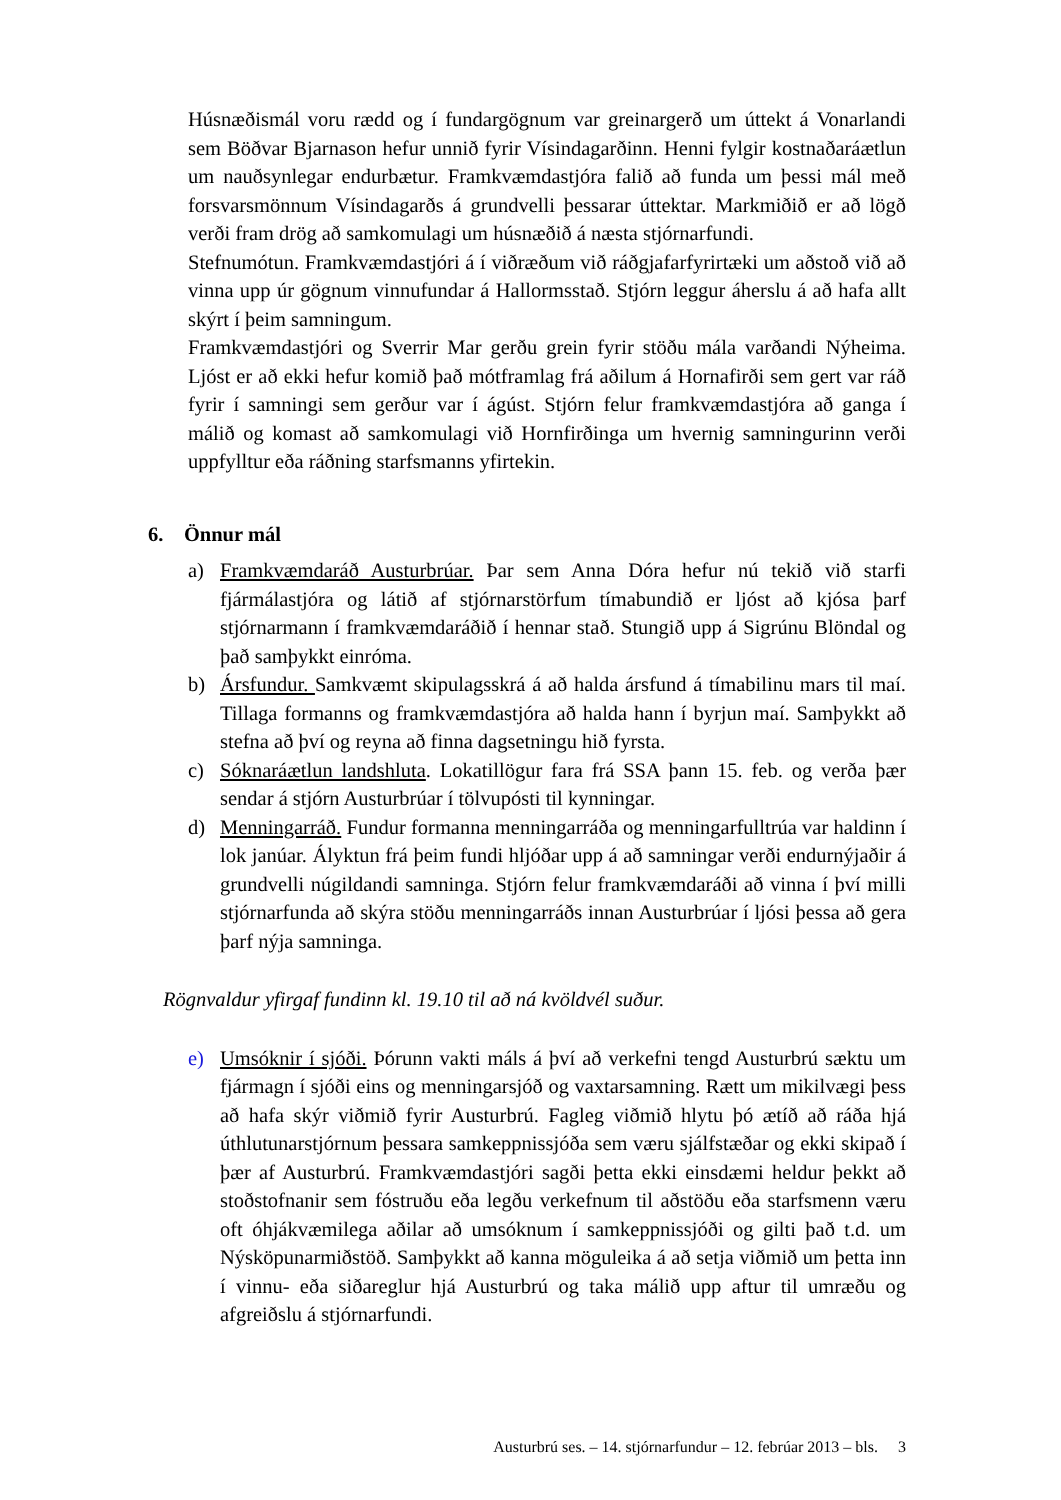Húsnæðismál voru rædd og í fundargögnum var greinargerð um úttekt á Vonarlandi sem Böðvar Bjarnason hefur unnið fyrir Vísindagarðinn. Henni fylgir kostnaðaráætlun um nauðsynlegar endurbætur. Framkvæmdastjóra falið að funda um þessi mál með forsvarsmönnum Vísindagarðs á grundvelli þessarar úttektar. Markmiðið er að lögð verði fram drög að samkomulagi um húsnæðið á næsta stjórnarfundi.
Stefnumótun. Framkvæmdastjóri á í viðræðum við ráðgjafarfyrirtæki um aðstoð við að vinna upp úr gögnum vinnufundar á Hallormsstað. Stjórn leggur áherslu á að hafa allt skýrt í þeim samningum.
Framkvæmdastjóri og Sverrir Mar gerðu grein fyrir stöðu mála varðandi Nýheima. Ljóst er að ekki hefur komið það mótframlag frá aðilum á Hornafirði sem gert var ráð fyrir í samningi sem gerður var í ágúst. Stjórn felur framkvæmdastjóra að ganga í málið og komast að samkomulagi við Hornfirðinga um hvernig samningurinn verði uppfylltur eða ráðning starfsmanns yfirtekin.
6. Önnur mál
a) Framkvæmdaráð Austurbrúar. Þar sem Anna Dóra hefur nú tekið við starfi fjármálastjóra og látið af stjórnarstörfum tímabundið er ljóst að kjósa þarf stjórnarmann í framkvæmdaráðið í hennar stað. Stungið upp á Sigrúnu Blöndal og það samþykkt einróma.
b) Ársfundur. Samkvæmt skipulagsskrá á að halda ársfund á tímabilinu mars til maí. Tillaga formanns og framkvæmdastjóra að halda hann í byrjun maí. Samþykkt að stefna að því og reyna að finna dagsetningu hið fyrsta.
c) Sóknaráætlun landshluta. Lokatillögur fara frá SSA þann 15. feb. og verða þær sendar á stjórn Austurbrúar í tölvupósti til kynningar.
d) Menningarráð. Fundur formanna menningarráða og menningarfulltrúa var haldinn í lok janúar. Ályktun frá þeim fundi hljóðar upp á að samningar verði endurnýjaðir á grundvelli núgildandi samninga. Stjórn felur framkvæmdaráði að vinna í því milli stjórnarfunda að skýra stöðu menningarráðs innan Austurbrúar í ljósi þessa að gera þarf nýja samninga.
Rögnvaldur yfirgaf fundinn kl. 19.10 til að ná kvöldvél suður.
e) Umsóknir í sjóði. Þórunn vakti máls á því að verkefni tengd Austurbrú sæktu um fjármagn í sjóði eins og menningarsjóð og vaxtarsamning. Rætt um mikilvægi þess að hafa skýr viðmið fyrir Austurbrú. Fagleg viðmið hlytu þó ætíð að ráða hjá úthlutunarstjórnum þessara samkeppnissjóða sem væru sjálfstæðar og ekki skipað í þær af Austurbrú. Framkvæmdastjóri sagði þetta ekki einsdæmi heldur þekkt að stoðstofnanir sem fóstruðu eða legðu verkefnum til aðstöðu eða starfsmenn væru oft óhjákvæmilega aðilar að umsóknum í samkeppnissjóði og gilti það t.d. um Nýsköpunarmiðstöð. Samþykkt að kanna möguleika á að setja viðmið um þetta inn í vinnu- eða siðareglur hjá Austurbrú og taka málið upp aftur til umræðu og afgreiðslu á stjórnarfundi.
Austurbrú ses. – 14. stjórnarfundur – 12. febrúar 2013 – bls. 3